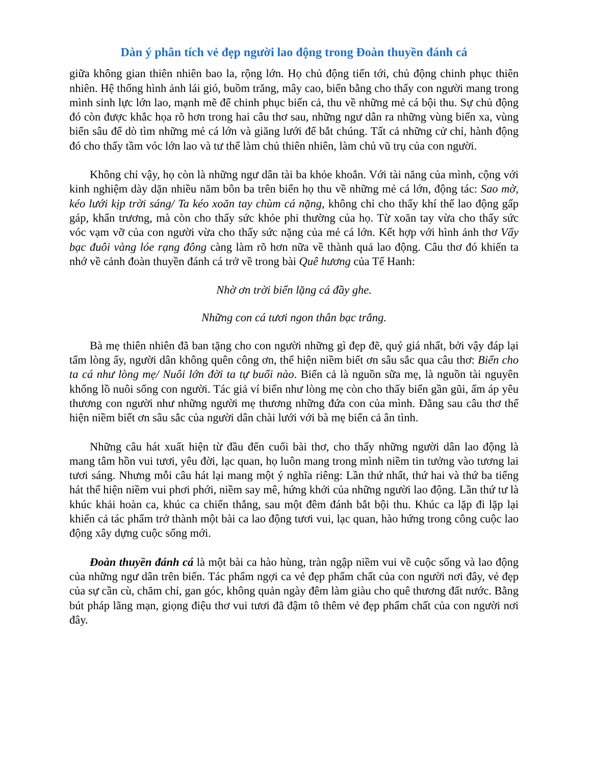Dàn ý phân tích vẻ đẹp người lao động trong Đoàn thuyền đánh cá
giữa không gian thiên nhiên bao la, rộng lớn. Họ chủ động tiến tới, chủ động chinh phục thiên nhiên. Hệ thống hình ảnh lái gió, buồm trăng, mây cao, biển bằng cho thấy con người mang trong mình sinh lực lớn lao, mạnh mẽ để chinh phục biển cả, thu về những mẻ cá bội thu. Sự chủ động đó còn được khắc họa rõ hơn trong hai câu thơ sau, những ngư dân ra những vùng biển xa, vùng biển sâu để dò tìm những mẻ cá lớn và giăng lưới để bắt chúng. Tất cả những cử chỉ, hành động đó cho thấy tầm vóc lớn lao và tư thế làm chủ thiên nhiên, làm chủ vũ trụ của con người.
Không chỉ vậy, họ còn là những ngư dân tài ba khỏe khoắn. Với tài năng của mình, cộng với kinh nghiệm dày dặn nhiều năm bôn ba trên biển họ thu về những mẻ cá lớn, động tác: Sao mờ, kéo lưới kịp trời sáng/ Ta kéo xoăn tay chùm cá nặng, không chỉ cho thấy khí thế lao động gấp gáp, khẩn trương, mà còn cho thấy sức khỏe phi thường của họ. Từ xoăn tay vừa cho thấy sức vóc vạm vỡ của con người vừa cho thấy sức nặng của mẻ cá lớn. Kết hợp với hình ảnh thơ Vẩy bạc đuôi vàng lóe rạng đông càng làm rõ hơn nữa về thành quả lao động. Câu thơ đó khiến ta nhớ về cảnh đoàn thuyền đánh cá trở về trong bài Quê hương của Tế Hanh:
Nhờ ơn trời biển lặng cá đầy ghe.
Những con cá tươi ngon thân bạc trắng.
Bà mẹ thiên nhiên đã ban tặng cho con người những gì đẹp đẽ, quý giá nhất, bởi vậy đáp lại tấm lòng ấy, người dân không quên công ơn, thể hiện niềm biết ơn sâu sắc qua câu thơ: Biển cho ta cá như lòng mẹ/ Nuôi lớn đời ta tự buổi nào. Biển cả là nguồn sữa mẹ, là nguồn tài nguyên khổng lồ nuôi sống con người. Tác giả ví biển như lòng mẹ còn cho thấy biển gần gũi, ấm áp yêu thương con người như những người mẹ thương những đứa con của mình. Đằng sau câu thơ thể hiện niềm biết ơn sâu sắc của người dân chài lưới với bà mẹ biển cả ân tình.
Những câu hát xuất hiện từ đầu đến cuối bài thơ, cho thấy những người dân lao động là mang tâm hồn vui tươi, yêu đời, lạc quan, họ luôn mang trong mình niềm tin tưởng vào tương lai tươi sáng. Nhưng mỗi câu hát lại mang một ý nghĩa riêng: Lần thứ nhất, thứ hai và thứ ba tiếng hát thể hiện niềm vui phơi phới, niềm say mê, hứng khởi của những người lao động. Lần thứ tư là khúc khải hoàn ca, khúc ca chiến thắng, sau một đêm đánh bắt bội thu. Khúc ca lặp đi lặp lại khiến cả tác phẩm trở thành một bài ca lao động tươi vui, lạc quan, hào hứng trong công cuộc lao động xây dựng cuộc sống mới.
Đoàn thuyền đánh cá là một bài ca hào hùng, tràn ngập niềm vui về cuộc sống và lao động của những ngư dân trên biển. Tác phẩm ngợi ca vẻ đẹp phẩm chất của con người nơi đây, vẻ đẹp của sự cần cù, chăm chỉ, gan góc, không quản ngày đêm làm giàu cho quê thương đất nước. Bằng bút pháp lãng mạn, giọng điệu thơ vui tươi đã đậm tô thêm vẻ đẹp phẩm chất của con người nơi đây.